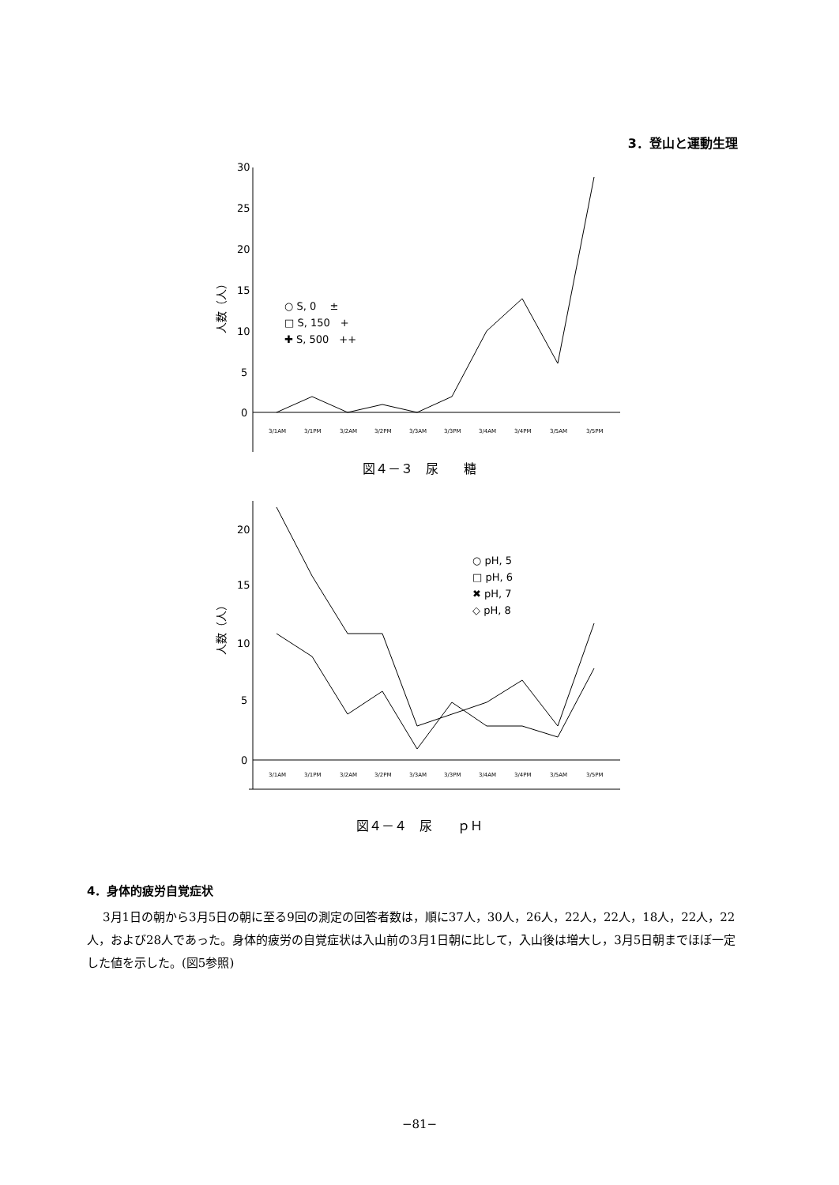3．登山と運動生理
30
25
20
15
10
5
0
人数（人）
○ S, 0　 ±
□ S, 150　+
✚ S, 500　++
3/1AM
3/1PM
3/2AM
3/2PM
3/3AM
3/3PM
3/4AM
3/4PM
3/5AM
3/5PM
図４－３　尿　　糖
20
15
10
5
0
人数（人）
○ pH, 5
□ pH, 6
✖ pH, 7
◇ pH, 8
3/1AM
3/1PM
3/2AM
3/2PM
3/3AM
3/3PM
3/4AM
3/4PM
3/5AM
3/5PM
図４－４　尿　　ｐＨ
4．身体的疲労自覚症状
3月1日の朝から3月5日の朝に至る9回の測定の回答者数は，順に37人，30人，26人，22人，22人，18人，22人，22人，および28人であった。身体的疲労の自覚症状は入山前の3月1日朝に比して，入山後は増大し，3月5日朝までほぼ一定した値を示した。(図5参照)
−81−